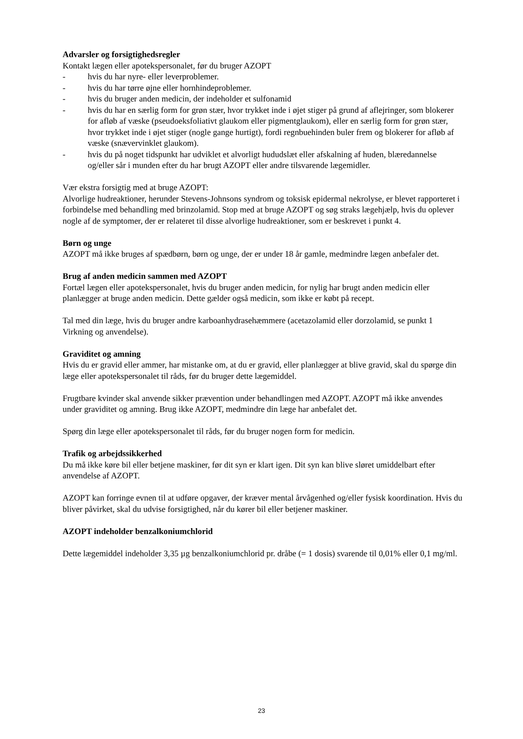Advarsler og forsigtighedsregler
Kontakt lægen eller apotekspersonalet, før du bruger AZOPT
- hvis du har nyre- eller leverproblemer.
- hvis du har tørre øjne eller hornhindeproblemer.
- hvis du bruger anden medicin, der indeholder et sulfonamid
- hvis du har en særlig form for grøn stær, hvor trykket inde i øjet stiger på grund af aflejringer, som blokerer for afløb af væske (pseudoeksfoliativt glaukom eller pigmentglaukom), eller en særlig form for grøn stær, hvor trykket inde i øjet stiger (nogle gange hurtigt), fordi regnbuehinden buler frem og blokerer for afløb af væske (snævervinklet glaukom).
- hvis du på noget tidspunkt har udviklet et alvorligt hududslæt eller afskalning af huden, blæredannelse og/eller sår i munden efter du har brugt AZOPT eller andre tilsvarende lægemidler.
Vær ekstra forsigtig med at bruge AZOPT:
Alvorlige hudreaktioner, herunder Stevens-Johnsons syndrom og toksisk epidermal nekrolyse, er blevet rapporteret i forbindelse med behandling med brinzolamid. Stop med at bruge AZOPT og søg straks lægehjælp, hvis du oplever nogle af de symptomer, der er relateret til disse alvorlige hudreaktioner, som er beskrevet i punkt 4.
Børn og unge
AZOPT må ikke bruges af spædbørn, børn og unge, der er under 18 år gamle, medmindre lægen anbefaler det.
Brug af anden medicin sammen med AZOPT
Fortæl lægen eller apotekspersonalet, hvis du bruger anden medicin, for nylig har brugt anden medicin eller planlægger at bruge anden medicin. Dette gælder også medicin, som ikke er købt på recept.
Tal med din læge, hvis du bruger andre karboanhydrasehæmmere (acetazolamid eller dorzolamid, se punkt 1 Virkning og anvendelse).
Graviditet og amning
Hvis du er gravid eller ammer, har mistanke om, at du er gravid, eller planlægger at blive gravid, skal du spørge din læge eller apotekspersonalet til råds, før du bruger dette lægemiddel.
Frugtbare kvinder skal anvende sikker prævention under behandlingen med AZOPT. AZOPT må ikke anvendes under graviditet og amning. Brug ikke AZOPT, medmindre din læge har anbefalet det.
Spørg din læge eller apotekspersonalet til råds, før du bruger nogen form for medicin.
Trafik og arbejdssikkerhed
Du må ikke køre bil eller betjene maskiner, før dit syn er klart igen. Dit syn kan blive sløret umiddelbart efter anvendelse af AZOPT.
AZOPT kan forringe evnen til at udføre opgaver, der kræver mental årvågenhed og/eller fysisk koordination. Hvis du bliver påvirket, skal du udvise forsigtighed, når du kører bil eller betjener maskiner.
AZOPT indeholder benzalkoniumchlorid
Dette lægemiddel indeholder 3,35 µg benzalkoniumchlorid pr. dråbe (= 1 dosis) svarende til 0,01% eller 0,1 mg/ml.
23